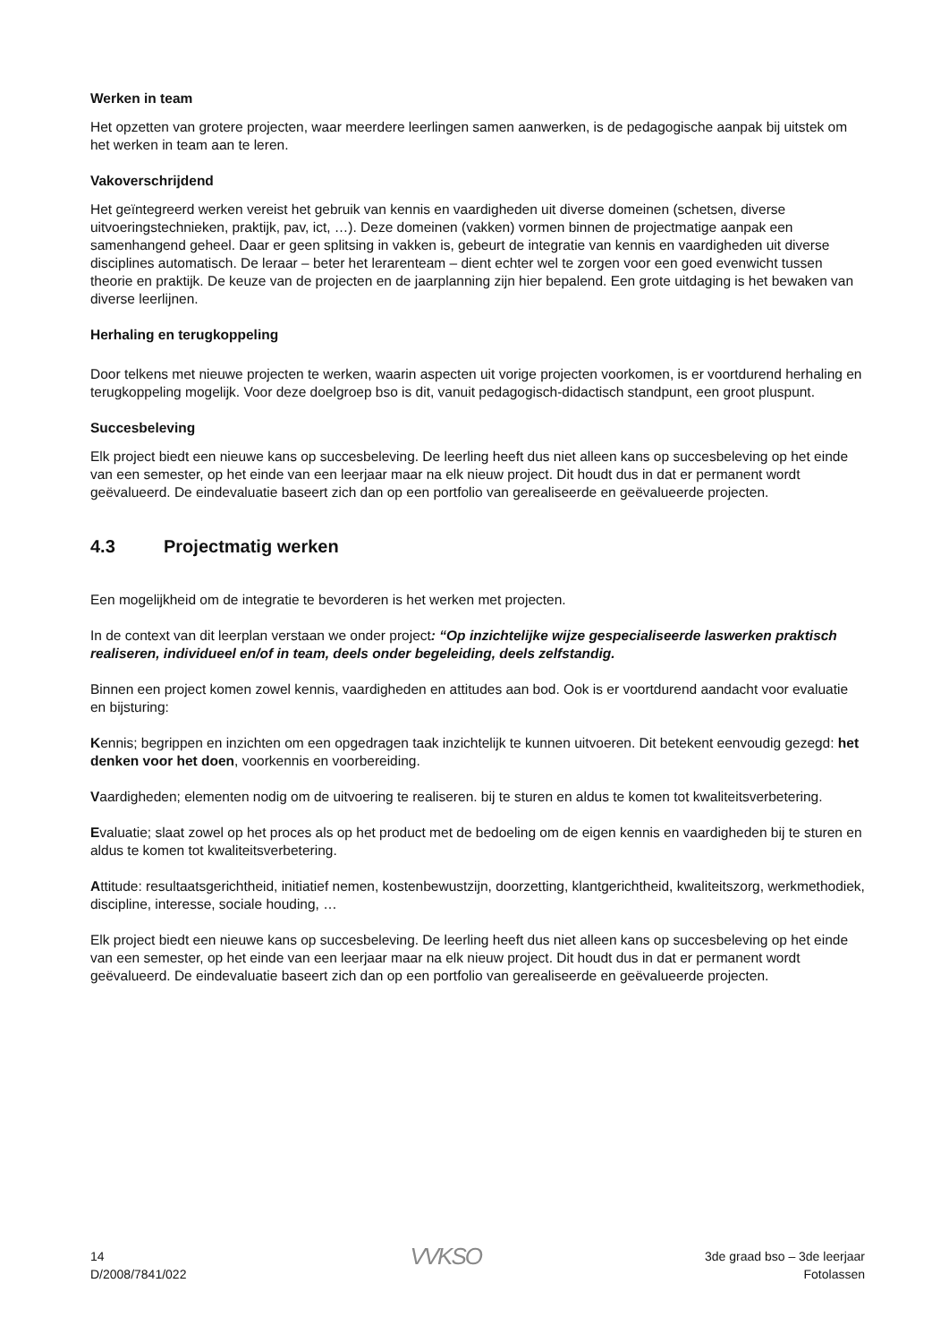Werken in team
Het opzetten van grotere projecten, waar meerdere leerlingen samen aanwerken, is de pedagogische aanpak bij uitstek om het werken in team aan te leren.
Vakoverschrijdend
Het geïntegreerd werken vereist het gebruik van kennis en vaardigheden uit diverse domeinen (schetsen, diverse uitvoeringstechnieken, praktijk, pav, ict, …). Deze domeinen (vakken) vormen binnen de projectmatige aanpak een samenhangend geheel. Daar er geen splitsing in vakken is, gebeurt de integratie van kennis en vaardigheden uit diverse disciplines automatisch. De leraar – beter het lerarenteam – dient echter wel te zorgen voor een goed evenwicht tussen theorie en praktijk. De keuze van de projecten en de jaarplanning zijn hier bepalend. Een grote uitdaging is het bewaken van diverse leerlijnen.
Herhaling en terugkoppeling
Door telkens met nieuwe projecten te werken, waarin aspecten uit vorige projecten voorkomen, is er voortdurend herhaling en terugkoppeling mogelijk. Voor deze doelgroep bso is dit, vanuit pedagogisch-didactisch standpunt, een groot pluspunt.
Succesbeleving
Elk project biedt een nieuwe kans op succesbeleving. De leerling heeft dus niet alleen kans op succesbeleving op het einde van een semester, op het einde van een leerjaar maar na elk nieuw project. Dit houdt dus in dat er permanent wordt geëvalueerd. De eindevaluatie baseert zich dan op een portfolio van gerealiseerde en geëvalueerde projecten.
4.3 Projectmatig werken
Een mogelijkheid om de integratie te bevorderen is het werken met projecten.
In de context van dit leerplan verstaan we onder project: “Op inzichtelijke wijze gespecialiseerde laswerken praktisch realiseren, individueel en/of in team, deels onder begeleiding, deels zelfstandig.
Binnen een project komen zowel kennis, vaardigheden en attitudes aan bod. Ook is er voortdurend aandacht voor evaluatie en bijsturing:
Kennis; begrippen en inzichten om een opgedragen taak inzichtelijk te kunnen uitvoeren. Dit betekent eenvoudig gezegd: het denken voor het doen, voorkennis en voorbereiding.
Vaardigheden; elementen nodig om de uitvoering te realiseren. bij te sturen en aldus te komen tot kwaliteitsverbetering.
Evaluatie; slaat zowel op het proces als op het product met de bedoeling om de eigen kennis en vaardigheden bij te sturen en aldus te komen tot kwaliteitsverbetering.
Attitude: resultaatsgerichtheid, initiatief nemen, kostenbewustzijn, doorzetting, klantgerichtheid, kwaliteitszorg, werkmethodiek, discipline, interesse, sociale houding, …
Elk project biedt een nieuwe kans op succesbeleving. De leerling heeft dus niet alleen kans op succesbeleving op het einde van een semester, op het einde van een leerjaar maar na elk nieuw project. Dit houdt dus in dat er permanent wordt geëvalueerd. De eindevaluatie baseert zich dan op een portfolio van gerealiseerde en geëvalueerde projecten.
14
D/2008/7841/022
VVKSO
3de graad bso – 3de leerjaar
Fotolassen